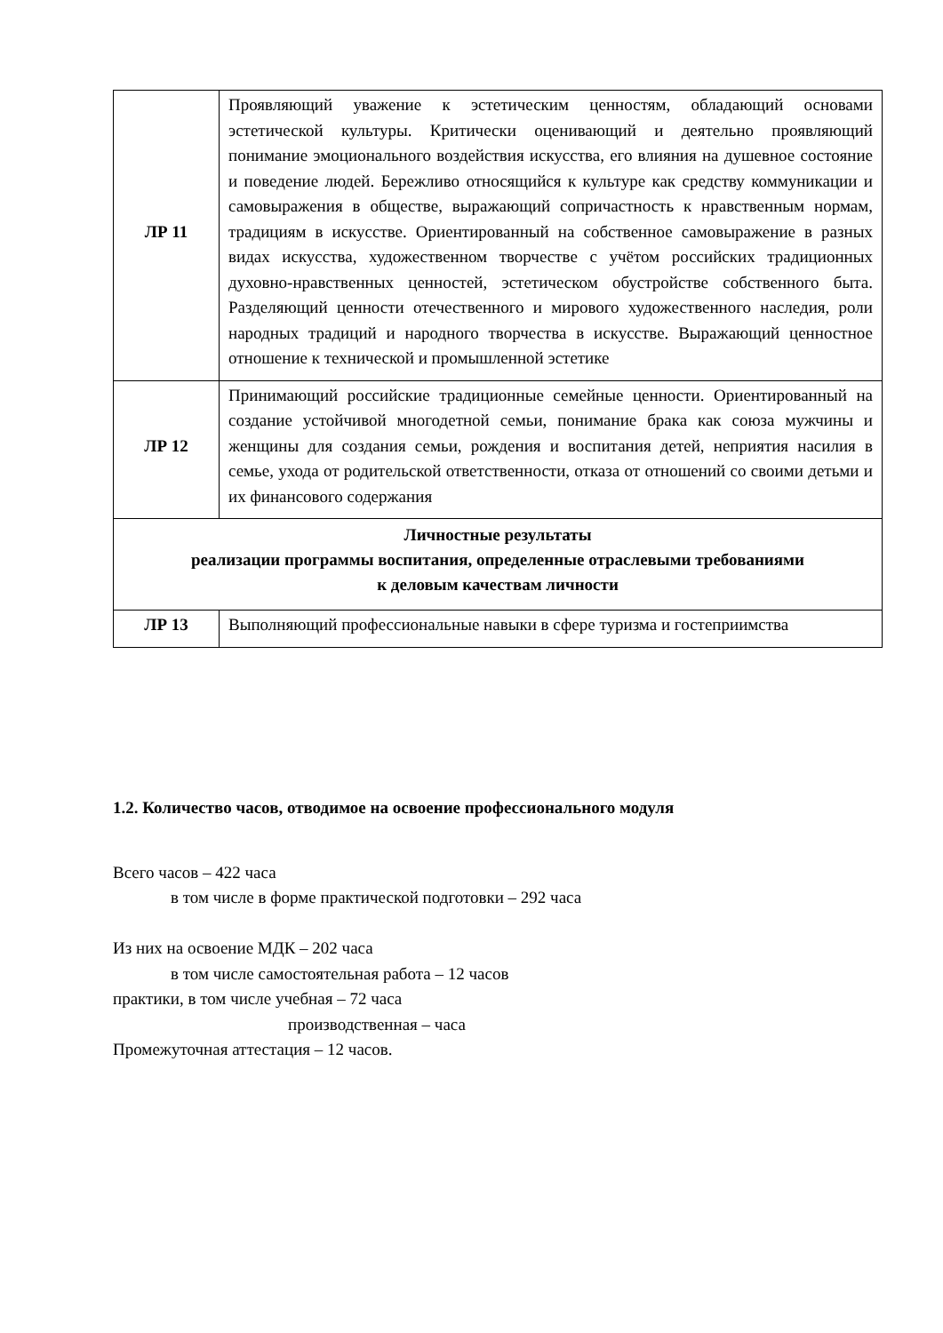| ЛР 11 | Проявляющий уважение к эстетическим ценностям, обладающий основами эстетической культуры. Критически оценивающий и деятельно проявляющий понимание эмоционального воздействия искусства, его влияния на душевное состояние и поведение людей. Бережливо относящийся к культуре как средству коммуникации и самовыражения в обществе, выражающий сопричастность к нравственным нормам, традициям в искусстве. Ориентированный на собственное самовыражение в разных видах искусства, художественном творчестве с учётом российских традиционных духовно-нравственных ценностей, эстетическом обустройстве собственного быта. Разделяющий ценности отечественного и мирового художественного наследия, роли народных традиций и народного творчества в искусстве. Выражающий ценностное отношение к технической и промышленной эстетике |
| ЛР 12 | Принимающий российские традиционные семейные ценности. Ориентированный на создание устойчивой многодетной семьи, понимание брака как союза мужчины и женщины для создания семьи, рождения и воспитания детей, неприятия насилия в семье, ухода от родительской ответственности, отказа от отношений со своими детьми и их финансового содержания |
| Личностные результаты реализации программы воспитания, определенные отраслевыми требованиями к деловым качествам личности | |
| ЛР 13 | Выполняющий профессиональные навыки в сфере туризма и гостеприимства |
1.2. Количество часов, отводимое на освоение профессионального модуля
Всего часов – 422 часа
в том числе в форме практической подготовки – 292 часа
Из них на освоение МДК – 202 часа
в том числе самостоятельная работа – 12 часов
практики, в том числе учебная – 72 часа
производственная – часа
Промежуточная аттестация – 12 часов.